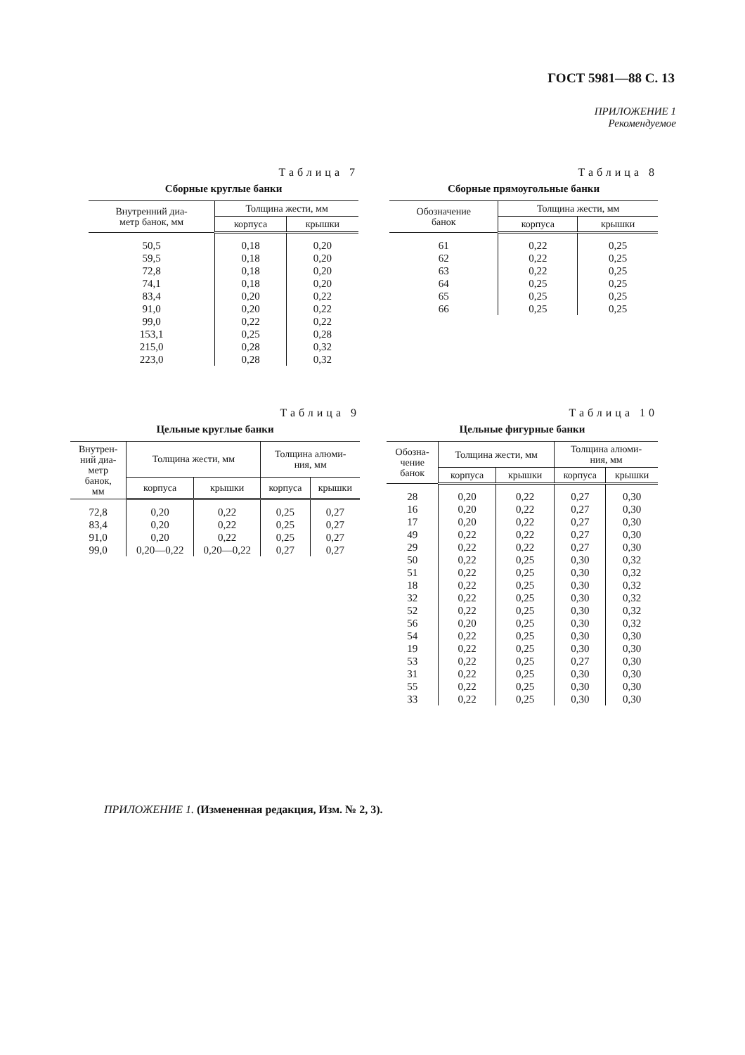ГОСТ 5981—88 С. 13
ПРИЛОЖЕНИЕ 1
Рекомендуемое
Таблица 7
Сборные круглые банки
| Внутренний диа- метр банок, мм | Толщина жести, мм | |
| --- | --- | --- |
| | корпуса | крышки |
| 50,5 | 0,18 | 0,20 |
| 59,5 | 0,18 | 0,20 |
| 72,8 | 0,18 | 0,20 |
| 74,1 | 0,18 | 0,20 |
| 83,4 | 0,20 | 0,22 |
| 91,0 | 0,20 | 0,22 |
| 99,0 | 0,22 | 0,22 |
| 153,1 | 0,25 | 0,28 |
| 215,0 | 0,28 | 0,32 |
| 223,0 | 0,28 | 0,32 |
Таблица 8
Сборные прямоугольные банки
| Обозначение банок | Толщина жести, мм | |
| --- | --- | --- |
| | корпуса | крышки |
| 61 | 0,22 | 0,25 |
| 62 | 0,22 | 0,25 |
| 63 | 0,22 | 0,25 |
| 64 | 0,25 | 0,25 |
| 65 | 0,25 | 0,25 |
| 66 | 0,25 | 0,25 |
Таблица 9
Цельные круглые банки
| Внутрен- ний диа- метр банок, мм | Толщина жести, мм | | Толщина алюми- ния, мм | |
| --- | --- | --- | --- | --- |
| | корпуса | крышки | корпуса | крышки |
| 72,8 | 0,20 | 0,22 | 0,25 | 0,27 |
| 83,4 | 0,20 | 0,22 | 0,25 | 0,27 |
| 91,0 | 0,20 | 0,22 | 0,25 | 0,27 |
| 99,0 | 0,20—0,22 | 0,20—0,22 | 0,27 | 0,27 |
Таблица 10
Цельные фигурные банки
| Обозна- чение банок | Толщина жести, мм | | Толщина алюми- ния, мм | |
| --- | --- | --- | --- | --- |
| | корпуса | крышки | корпуса | крышки |
| 28 | 0,20 | 0,22 | 0,27 | 0,30 |
| 16 | 0,20 | 0,22 | 0,27 | 0,30 |
| 17 | 0,20 | 0,22 | 0,27 | 0,30 |
| 49 | 0,22 | 0,22 | 0,27 | 0,30 |
| 29 | 0,22 | 0,22 | 0,27 | 0,30 |
| 50 | 0,22 | 0,25 | 0,30 | 0,32 |
| 51 | 0,22 | 0,25 | 0,30 | 0,32 |
| 18 | 0,22 | 0,25 | 0,30 | 0,32 |
| 32 | 0,22 | 0,25 | 0,30 | 0,32 |
| 52 | 0,22 | 0,25 | 0,30 | 0,32 |
| 56 | 0,20 | 0,25 | 0,30 | 0,32 |
| 54 | 0,22 | 0,25 | 0,30 | 0,30 |
| 19 | 0,22 | 0,25 | 0,30 | 0,30 |
| 53 | 0,22 | 0,25 | 0,27 | 0,30 |
| 31 | 0,22 | 0,25 | 0,30 | 0,30 |
| 55 | 0,22 | 0,25 | 0,30 | 0,30 |
| 33 | 0,22 | 0,25 | 0,30 | 0,30 |
ПРИЛОЖЕНИЕ 1. (Измененная редакция, Изм. № 2, 3).